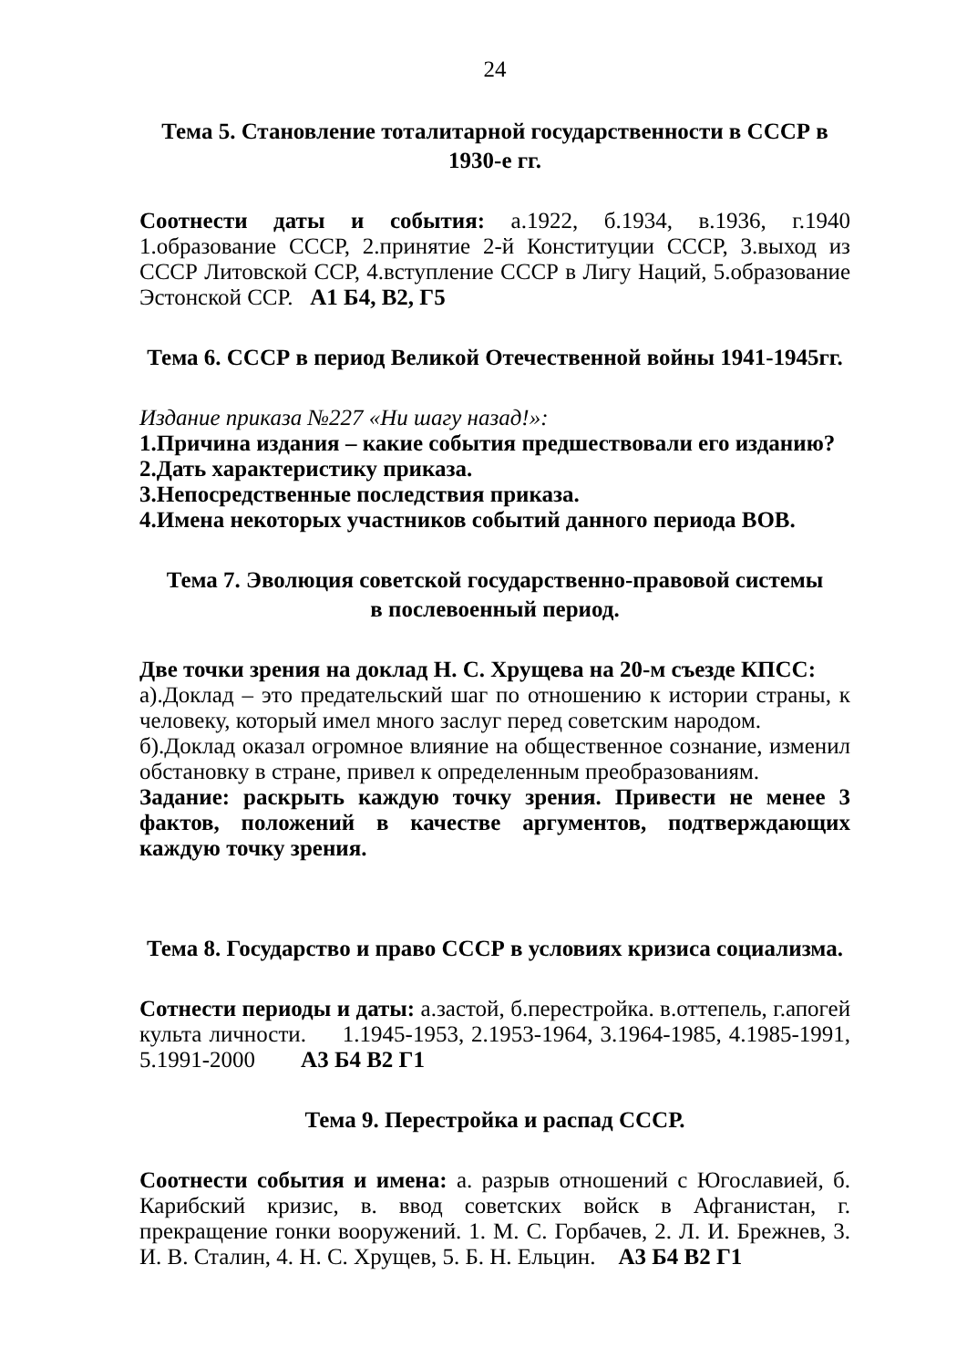24
Тема 5. Становление тоталитарной государственности в СССР в 1930-е гг.
Соотнести даты и события: а.1922, б.1934, в.1936, г.1940 1.образование СССР, 2.принятие 2-й Конституции СССР, 3.выход из СССР Литовской ССР, 4.вступление СССР в Лигу Наций, 5.образование Эстонской ССР. А1 Б4, В2, Г5
Тема 6. СССР в период Великой Отечественной войны 1941-1945гг.
Издание приказа №227 «Ни шагу назад!»:
1.Причина издания – какие события предшествовали его изданию?
2.Дать характеристику приказа.
3.Непосредственные последствия приказа.
4.Имена некоторых участников событий данного периода ВОВ.
Тема 7. Эволюция советской государственно-правовой системы
в послевоенный период.
Две точки зрения на доклад Н. С. Хрущева на 20-м съезде КПСС:
а).Доклад – это предательский шаг по отношению к истории страны, к человеку, который имел много заслуг перед советским народом.
б).Доклад оказал огромное влияние на общественное сознание, изменил обстановку в стране, привел к определенным преобразованиям.
Задание: раскрыть каждую точку зрения. Привести не менее 3 фактов, положений в качестве аргументов, подтверждающих каждую точку зрения.
Тема 8. Государство и право СССР в условиях кризиса социализма.
Сотнести периоды и даты: а.застой, б.перестройка. в.оттепель, г.апогей культа личности. 1.1945-1953, 2.1953-1964, 3.1964-1985, 4.1985-1991, 5.1991-2000 А3 Б4 В2 Г1
Тема 9. Перестройка и распад СССР.
Соотнести события и имена: а. разрыв отношений с Югославией, б. Карибский кризис, в. ввод советских войск в Афганистан, г. прекращение гонки вооружений. 1. М. С. Горбачев, 2. Л. И. Брежнев, 3. И. В. Сталин, 4. Н. С. Хрущев, 5. Б. Н. Ельцин. А3 Б4 В2 Г1